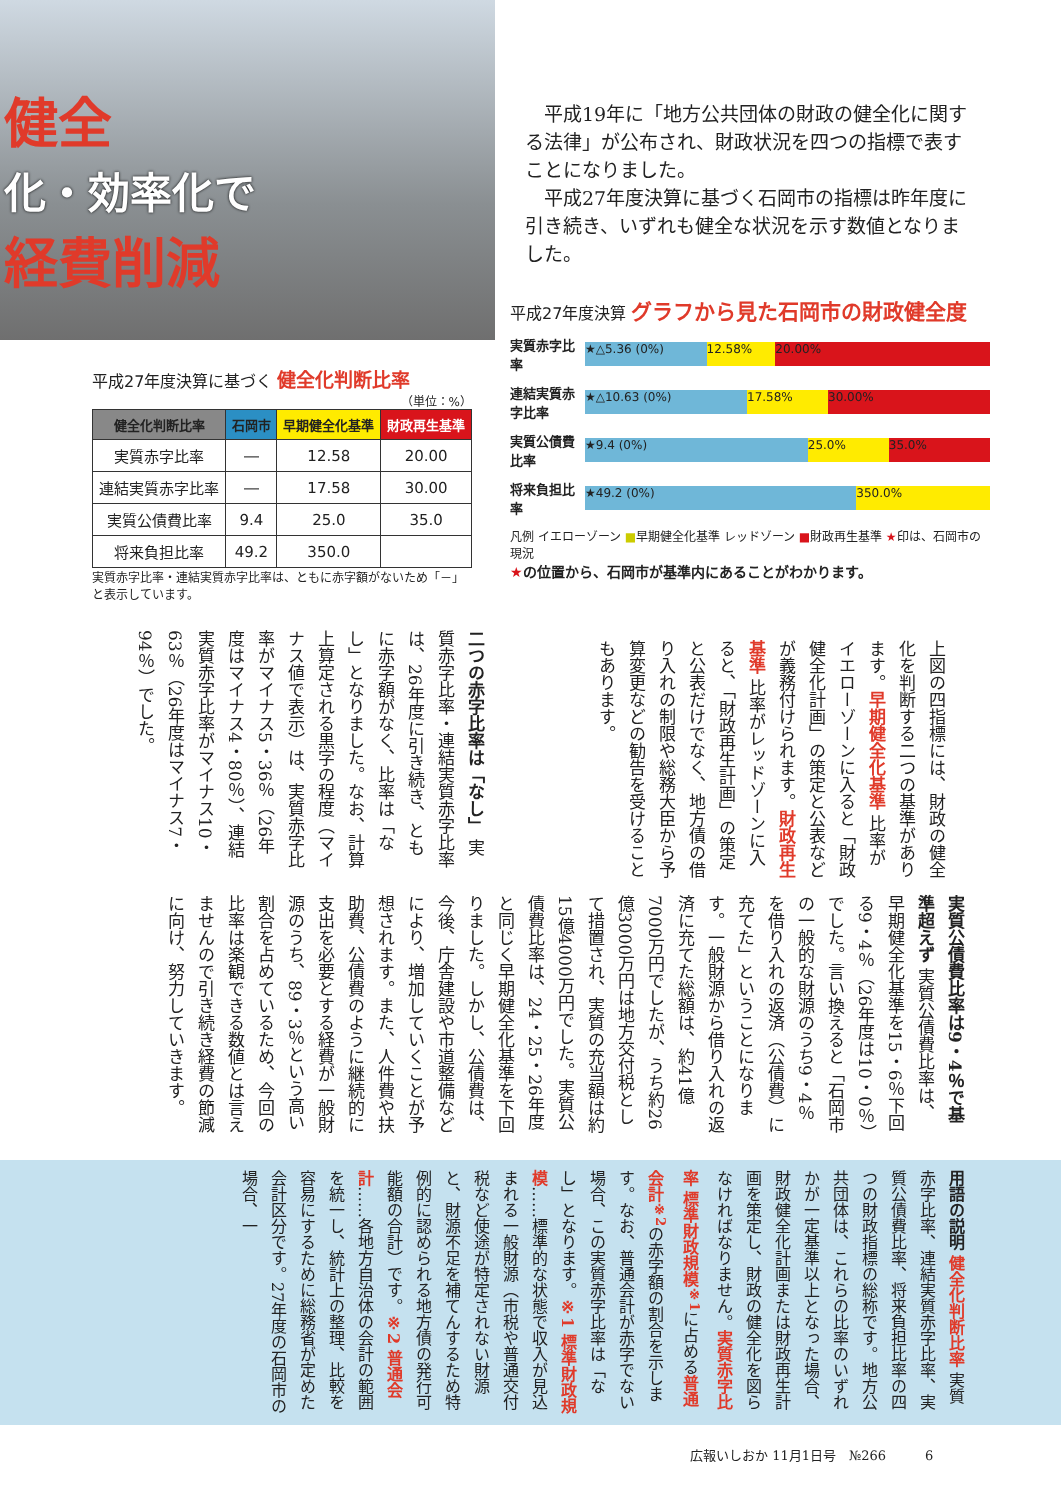健全
化・効率化で
経費削減
平成19年に「地方公共団体の財政の健全化に関する法律」が公布され、財政状況を四つの指標で表すことになりました。
平成27年度決算に基づく石岡市の指標は昨年度に引き続き、いずれも健全な状況を示す数値となりました。
平成27年度決算 グラフから見た石岡市の財政健全度
実質赤字比率
★△5.36 (0%) 12.58% 20.00%
連結実質赤字比率
★△10.63 (0%) 17.58% 30.00%
実質公債費比率
★9.4 (0%) 25.0% 35.0%
将来負担比率
★49.2 (0%) 350.0%
凡例 イエローゾーン ■早期健全化基準 レッドゾーン ■財政再生基準 ★印は、石岡市の現況
★の位置から、石岡市が基準内にあることがわかります。
平成27年度決算に基づく 健全化判断比率
（単位：%）
| 健全化判断比率 | 石岡市 | 早期健全化基準 | 財政再生基準 |
| --- | --- | --- | --- |
| 実質赤字比率 | ― | 12.58 | 20.00 |
| 連結実質赤字比率 | ― | 17.58 | 30.00 |
| 実質公債費比率 | 9.4 | 25.0 | 35.0 |
| 将来負担比率 | 49.2 | 350.0 | |
実質赤字比率・連結実質赤字比率は、ともに赤字額がないため「－」と表示しています。
上図の四指標には、財政の健全化を判断する二つの基準があります。早期健全化基準 比率がイエローゾーンに入ると「財政健全化計画」の策定と公表などが義務付けられます。財政再生基準 比率がレッドゾーンに入ると、「財政再生計画」の策定と公表だけでなく、地方債の借り入れの制限や総務大臣から予算変更などの勧告を受けることもあります。
二つの赤字比率は「なし」 実質赤字比率・連結実質赤字比率は、26年度に引き続き、ともに赤字額がなく、比率は「なし」となりました。なお、計算上算定される黒字の程度（マイナス値で表示）は、実質赤字比率がマイナス5・36％（26年度はマイナス4・80％）、連結実質赤字比率がマイナス10・63％（26年度はマイナス7・94％）でした。
実質公債費比率は9・4％で基準超えず 実質公債費比率は、早期健全化基準を15・6％下回る9・4％（26年度は10・0％）でした。言い換えると「石岡市の一般的な財源のうち9・4％を借り入れの返済（公債費）に充てた」ということになります。一般財源から借り入れの返済に充てた総額は、約41億7000万円でしたが、うち約26億3000万円は地方交付税として措置され、実質の充当額は約15億4000万円でした。実質公債費比率は、24・25・26年度と同じく早期健全化基準を下回りました。しかし、公債費は、今後、庁舎建設や市道整備などにより、増加していくことが予想されます。また、人件費や扶助費、公債費のように継続的に支出を必要とする経費が一般財源のうち、89・3％という高い割合を占めているため、今回の比率は楽観できる数値とは言えませんので引き続き経費の節減に向け、努力していきます。
用語の説明 健全化判断比率 実質赤字比率、連結実質赤字比率、実質公債費比率、将来負担比率の四つの財政指標の総称です。地方公共団体は、これらの比率のいずれかが一定基準以上となった場合、財政健全化計画または財政再生計画を策定し、財政の健全化を図らなければなりません。実質赤字比率 標準財政規模<sup>※1</sup>に占める普通会計<sup>※2</sup>の赤字額の割合を示します。なお、普通会計が赤字でない場合、この実質赤字比率は「なし」となります。※1 標準財政規模……標準的な状態で収入が見込まれる一般財源（市税や普通交付税など使途が特定されない財源と、財源不足を補てんするため特例的に認められる地方債の発行可能額の合計）です。※2 普通会計……各地方自治体の会計の範囲を統一し、統計上の整理、比較を容易にするために総務省が定めた会計区分です。27年度の石岡市の場合、一
広報いしおか 11月1日号　№266　　　6